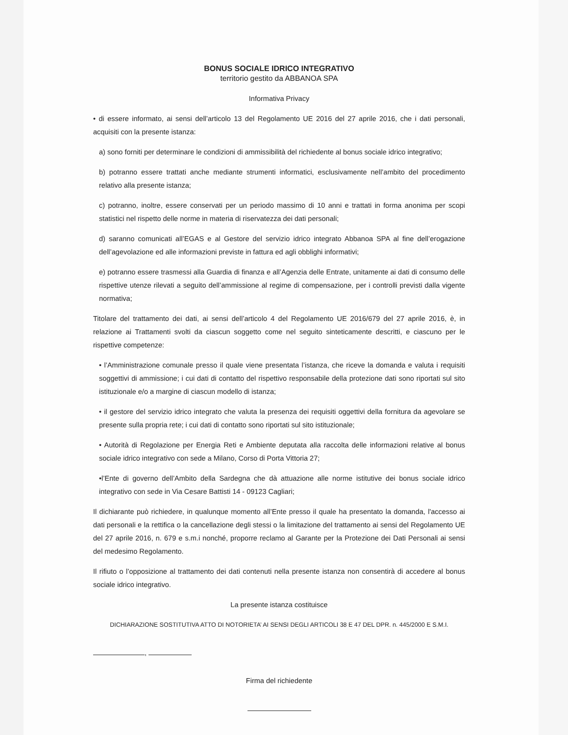BONUS SOCIALE IDRICO INTEGRATIVO
territorio gestito da ABBANOA SPA
Informativa Privacy
• di essere informato, ai sensi dell’articolo 13 del Regolamento UE 2016 del 27 aprile 2016, che i dati personali, acquisiti con la presente istanza:
a) sono forniti per determinare le condizioni di ammissibilità del richiedente al bonus sociale idrico integrativo;
b) potranno essere trattati anche mediante strumenti informatici, esclusivamente nell’ambito del procedimento relativo alla presente istanza;
c) potranno, inoltre, essere conservati per un periodo massimo di 10 anni e trattati in forma anonima per scopi statistici nel rispetto delle norme in materia di riservatezza dei dati personali;
d) saranno comunicati all’EGAS e al Gestore del servizio idrico integrato Abbanoa SPA al fine dell’erogazione dell’agevolazione ed alle informazioni previste in fattura ed agli obblighi informativi;
e) potranno essere trasmessi alla Guardia di finanza e all’Agenzia delle Entrate, unitamente ai dati di consumo delle rispettive utenze rilevati a seguito dell’ammissione al regime di compensazione, per i controlli previsti dalla vigente normativa;
Titolare del trattamento dei dati, ai sensi dell’articolo 4 del Regolamento UE 2016/679 del 27 aprile 2016, è, in relazione ai Trattamenti svolti da ciascun soggetto come nel seguito sinteticamente descritti, e ciascuno per le rispettive competenze:
• l’Amministrazione comunale presso il quale viene presentata l’istanza, che riceve la domanda e valuta i requisiti soggettivi di ammissione; i cui dati di contatto del rispettivo responsabile della protezione dati sono riportati sul sito istituzionale e/o a margine di ciascun modello di istanza;
• il gestore del servizio idrico integrato che valuta la presenza dei requisiti oggettivi della fornitura da agevolare se presente sulla propria rete; i cui dati di contatto sono riportati sul sito istituzionale;
• Autorità di Regolazione per Energia Reti e Ambiente deputata alla raccolta delle informazioni relative al bonus sociale idrico integrativo con sede a Milano, Corso di Porta Vittoria 27;
•l’Ente di governo dell’Ambito della Sardegna che dà attuazione alle norme istitutive dei bonus sociale idrico integrativo con sede in Via Cesare Battisti 14 - 09123 Cagliari;
Il dichiarante può richiedere, in qualunque momento all’Ente presso il quale ha presentato la domanda, l'accesso ai dati personali e la rettifica o la cancellazione degli stessi o la limitazione del trattamento ai sensi del Regolamento UE del 27 aprile 2016, n. 679 e s.m.i nonché, proporre reclamo al Garante per la Protezione dei Dati Personali ai sensi del medesimo Regolamento.
Il rifiuto o l’opposizione al trattamento dei dati contenuti nella presente istanza non consentirà di accedere al bonus sociale idrico integrativo.
La presente istanza costituisce
DICHIARAZIONE SOSTITUTIVA ATTO DI NOTORIETA’ AI SENSI DEGLI ARTICOLI 38 E 47 DEL DPR. n. 445/2000 E S.M.I.
,
Firma del richiedente